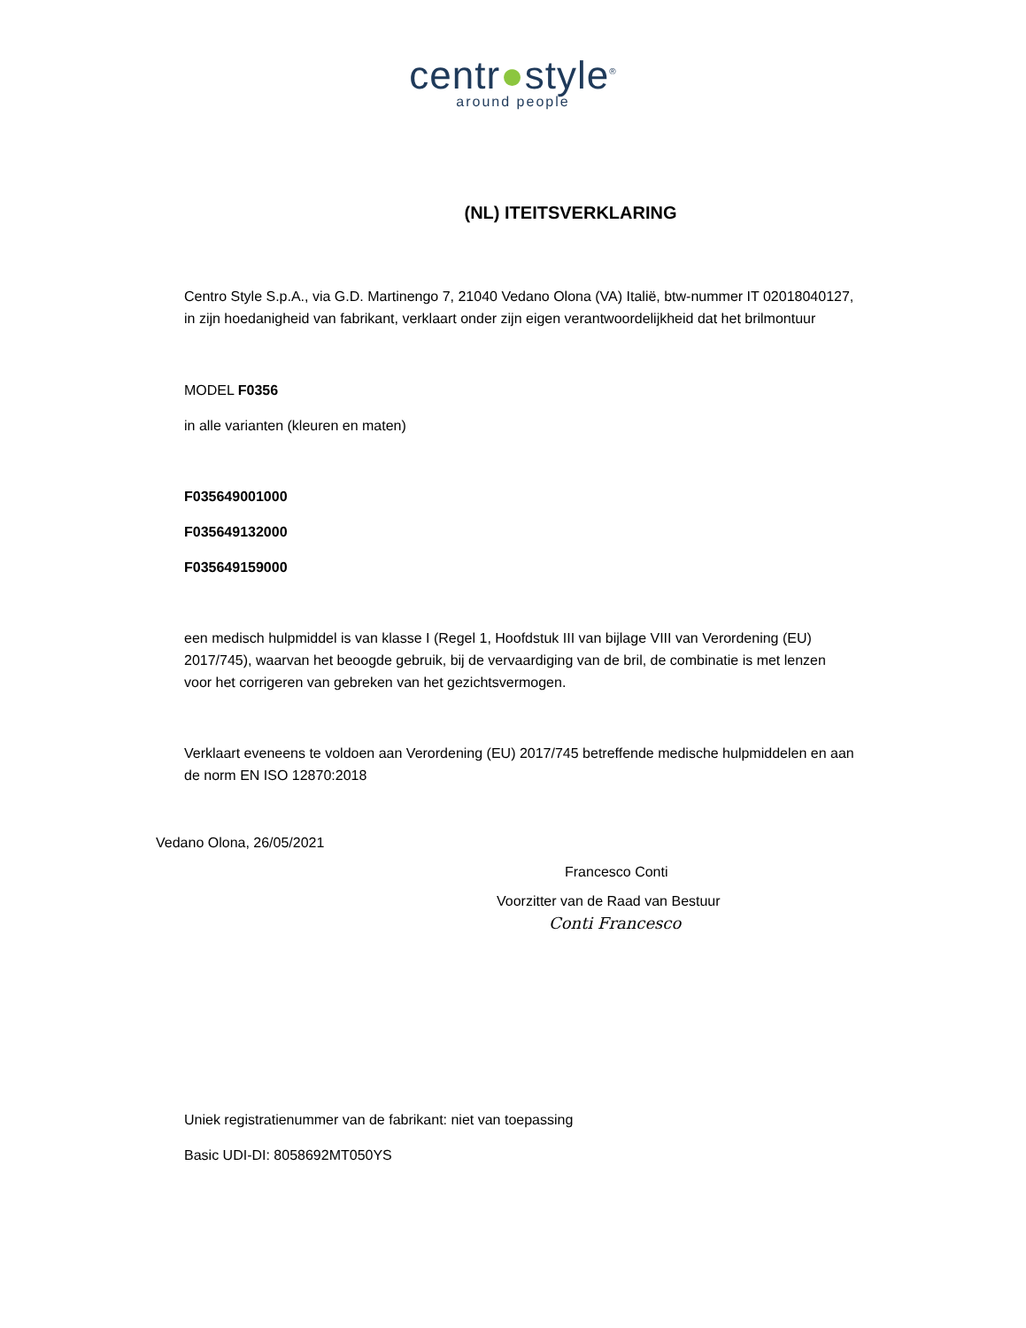centr●style<sup>®</sup>
around people
(NL) ITEITSVERKLARING
Centro Style S.p.A., via G.D. Martinengo 7, 21040 Vedano Olona (VA) Italië, btw-nummer IT 02018040127, in zijn hoedanigheid van fabrikant, verklaart onder zijn eigen verantwoordelijkheid dat het brilmontuur
MODEL F0356
in alle varianten (kleuren en maten)
F035649001000
F035649132000
F035649159000
een medisch hulpmiddel is van klasse I (Regel 1, Hoofdstuk III van bijlage VIII van Verordening (EU) 2017/745), waarvan het beoogde gebruik, bij de vervaardiging van de bril, de combinatie is met lenzen voor het corrigeren van gebreken van het gezichtsvermogen.
Verklaart eveneens te voldoen aan Verordening (EU) 2017/745 betreffende medische hulpmiddelen en aan de norm EN ISO 12870:2018
Vedano Olona, 26/05/2021
Francesco Conti
Voorzitter van de Raad van Bestuur
Conti Francesco
Uniek registratienummer van de fabrikant: niet van toepassing
Basic UDI-DI: 8058692MT050YS